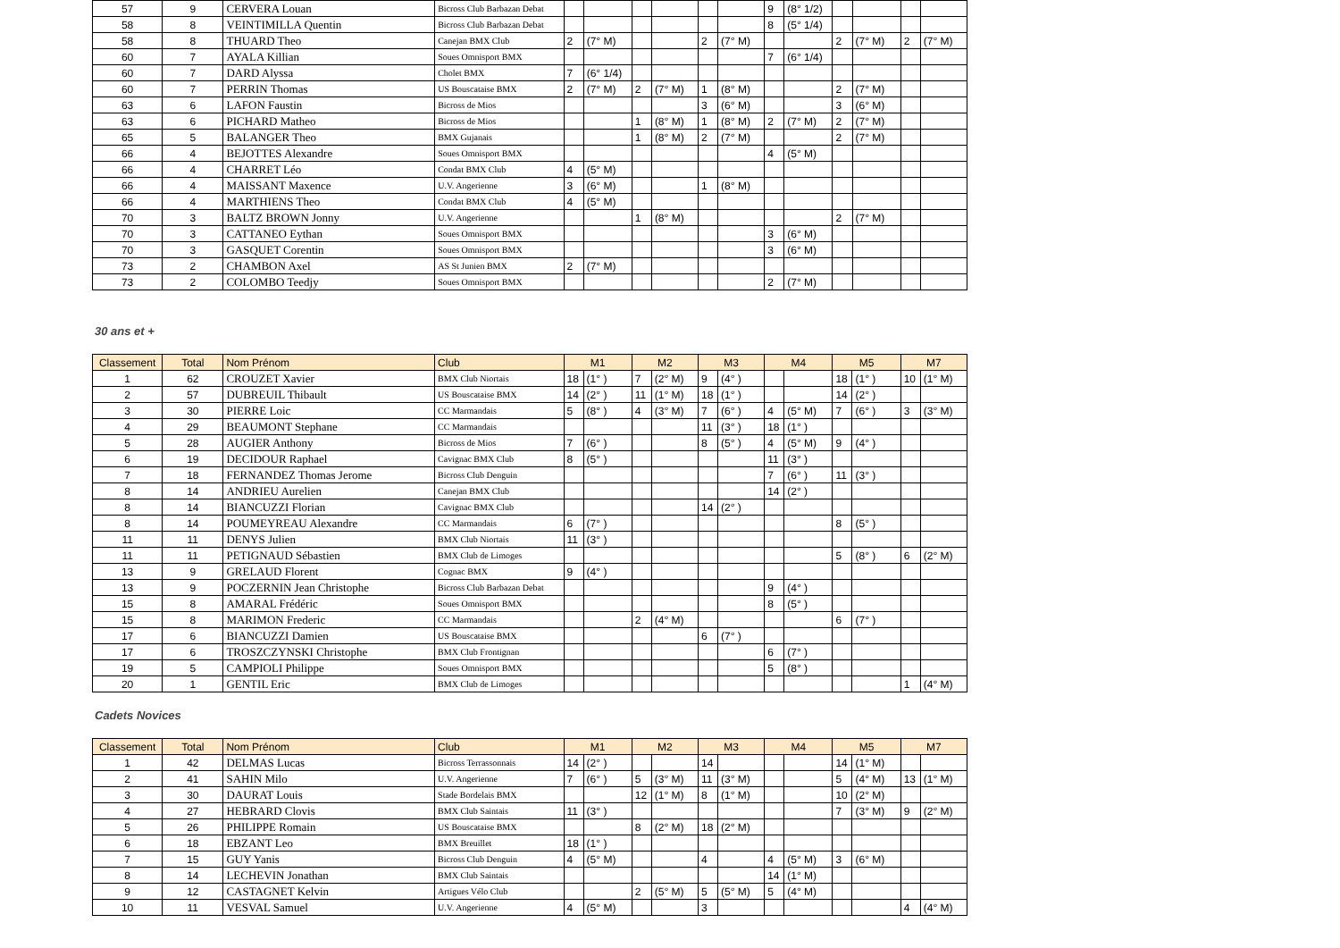| 57 | 9 | CERVERA Louan | Bicross Club Barbazan Debat | | | | | | | 9 | (8° 1/2) | | | | |
| 58 | 8 | VEINTIMILLA Quentin | Bicross Club Barbazan Debat | | | | | | | 8 | (5° 1/4) | | | | |
| 58 | 8 | THUARD Theo | Canejan BMX Club | 2 | (7° M) | | | 2 | (7° M) | | | 2 | (7° M) | 2 | (7° M) |
| 60 | 7 | AYALA Killian | Soues Omnisport BMX | | | | | | | 7 | (6° 1/4) | | | | |
| 60 | 7 | DARD Alyssa | Cholet BMX | 7 | (6° 1/4) | | | | | | | | | | |
| 60 | 7 | PERRIN Thomas | US Bouscataise BMX | 2 | (7° M) | 2 | (7° M) | 1 | (8° M) | | | 2 | (7° M) | | |
| 63 | 6 | LAFON Faustin | Bicross de Mios | | | | | 3 | (6° M) | | | 3 | (6° M) | | |
| 63 | 6 | PICHARD Matheo | Bicross de Mios | | | 1 | (8° M) | 1 | (8° M) | 2 | (7° M) | 2 | (7° M) | | |
| 65 | 5 | BALANGER Theo | BMX Gujanais | | | 1 | (8° M) | 2 | (7° M) | | | 2 | (7° M) | | |
| 66 | 4 | BEJOTTES Alexandre | Soues Omnisport BMX | | | | | | | 4 | (5° M) | | | | |
| 66 | 4 | CHARRET Léo | Condat BMX Club | 4 | (5° M) | | | | | | | | | | |
| 66 | 4 | MAISSANT Maxence | U.V. Angerienne | 3 | (6° M) | | | 1 | (8° M) | | | | | | |
| 66 | 4 | MARTHIENS Theo | Condat BMX Club | 4 | (5° M) | | | | | | | | | | |
| 70 | 3 | BALTZ BROWN Jonny | U.V. Angerienne | | | 1 | (8° M) | | | | | 2 | (7° M) | | |
| 70 | 3 | CATTANEO Eythan | Soues Omnisport BMX | | | | | | | 3 | (6° M) | | | | |
| 70 | 3 | GASQUET Corentin | Soues Omnisport BMX | | | | | | | 3 | (6° M) | | | | |
| 73 | 2 | CHAMBON Axel | AS St Junien BMX | 2 | (7° M) | | | | | | | | | | |
| 73 | 2 | COLOMBO Teedjy | Soues Omnisport BMX | | | | | | | 2 | (7° M) | | | | |
30 ans et +
| Classement | Total | Nom Prénom | Club | M1 | | M2 | | M3 | | M4 | | M5 | | M7 | |
| --- | --- | --- | --- | --- | --- | --- | --- | --- | --- | --- | --- | --- | --- | --- | --- |
| 1 | 62 | CROUZET Xavier | BMX Club Niortais | 18 | (1° ) | 7 | (2° M) | 9 | (4° ) | | | 18 | (1° ) | 10 | (1° M) |
| 2 | 57 | DUBREUIL Thibault | US Bouscataise BMX | 14 | (2° ) | 11 | (1° M) | 18 | (1° ) | | | 14 | (2° ) | | |
| 3 | 30 | PIERRE Loic | CC Marmandais | 5 | (8° ) | 4 | (3° M) | 7 | (6° ) | 4 | (5° M) | 7 | (6° ) | 3 | (3° M) |
| 4 | 29 | BEAUMONT Stephane | CC Marmandais | | | | | 11 | (3° ) | 18 | (1° ) | | | | |
| 5 | 28 | AUGIER Anthony | Bicross de Mios | 7 | (6° ) | | | 8 | (5° ) | 4 | (5° M) | 9 | (4° ) | | |
| 6 | 19 | DECIDOUR Raphael | Cavignac BMX Club | 8 | (5° ) | | | | | 11 | (3° ) | | | | |
| 7 | 18 | FERNANDEZ Thomas Jerome | Bicross Club Denguin | | | | | | | 7 | (6° ) | 11 | (3° ) | | |
| 8 | 14 | ANDRIEU Aurelien | Canejan BMX Club | | | | | | | 14 | (2° ) | | | | |
| 8 | 14 | BIANCUZZI Florian | Cavignac BMX Club | | | | | 14 | (2° ) | | | | | | |
| 8 | 14 | POUMEYREAU Alexandre | CC Marmandais | 6 | (7° ) | | | | | | | 8 | (5° ) | | |
| 11 | 11 | DENYS Julien | BMX Club Niortais | 11 | (3° ) | | | | | | | | | | |
| 11 | 11 | PETIGNAUD Sébastien | BMX Club de Limoges | | | | | | | | | 5 | (8° ) | 6 | (2° M) |
| 13 | 9 | GRELAUD Florent | Cognac BMX | 9 | (4° ) | | | | | | | | | | |
| 13 | 9 | POCZERNIN Jean Christophe | Bicross Club Barbazan Debat | | | | | | | 9 | (4° ) | | | | |
| 15 | 8 | AMARAL Frédéric | Soues Omnisport BMX | | | | | | | 8 | (5° ) | | | | |
| 15 | 8 | MARIMON Frederic | CC Marmandais | | | 2 | (4° M) | | | | | 6 | (7° ) | | |
| 17 | 6 | BIANCUZZI Damien | US Bouscataise BMX | | | | | 6 | (7° ) | | | | | | |
| 17 | 6 | TROSZCZYNSKI Christophe | BMX Club Frontignan | | | | | | | 6 | (7° ) | | | | |
| 19 | 5 | CAMPIOLI Philippe | Soues Omnisport BMX | | | | | | | 5 | (8° ) | | | | |
| 20 | 1 | GENTIL Eric | BMX Club de Limoges | | | | | | | | | | | 1 | (4° M) |
Cadets Novices
| Classement | Total | Nom Prénom | Club | M1 | | M2 | | M3 | | M4 | | M5 | | M7 | |
| --- | --- | --- | --- | --- | --- | --- | --- | --- | --- | --- | --- | --- | --- | --- | --- |
| 1 | 42 | DELMAS Lucas | Bicross Terrassonnais | 14 | (2° ) | | | 14 | | | | 14 | (1° M) | | |
| 2 | 41 | SAHIN Milo | U.V. Angerienne | 7 | (6° ) | 5 | (3° M) | 11 | (3° M) | | | 5 | (4° M) | 13 | (1° M) |
| 3 | 30 | DAURAT Louis | Stade Bordelais BMX | | | 12 | (1° M) | 8 | (1° M) | | | 10 | (2° M) | | |
| 4 | 27 | HEBRARD Clovis | BMX Club Saintais | 11 | (3° ) | | | | | | | 7 | (3° M) | 9 | (2° M) |
| 5 | 26 | PHILIPPE Romain | US Bouscataise BMX | | | 8 | (2° M) | 18 | (2° M) | | | | | | |
| 6 | 18 | EBZANT Leo | BMX Breuillet | 18 | (1° ) | | | | | | | | | | |
| 7 | 15 | GUY Yanis | Bicross Club Denguin | 4 | (5° M) | | | 4 | | 4 | (5° M) | 3 | (6° M) | | |
| 8 | 14 | LECHEVIN Jonathan | BMX Club Saintais | | | | | | | 14 | (1° M) | | | | |
| 9 | 12 | CASTAGNET Kelvin | Artigues Vélo Club | | | 2 | (5° M) | 5 | (5° M) | 5 | (4° M) | | | | |
| 10 | 11 | VESVAL Samuel | U.V. Angerienne | 4 | (5° M) | | | 3 | | | | | | 4 | (4° M) |